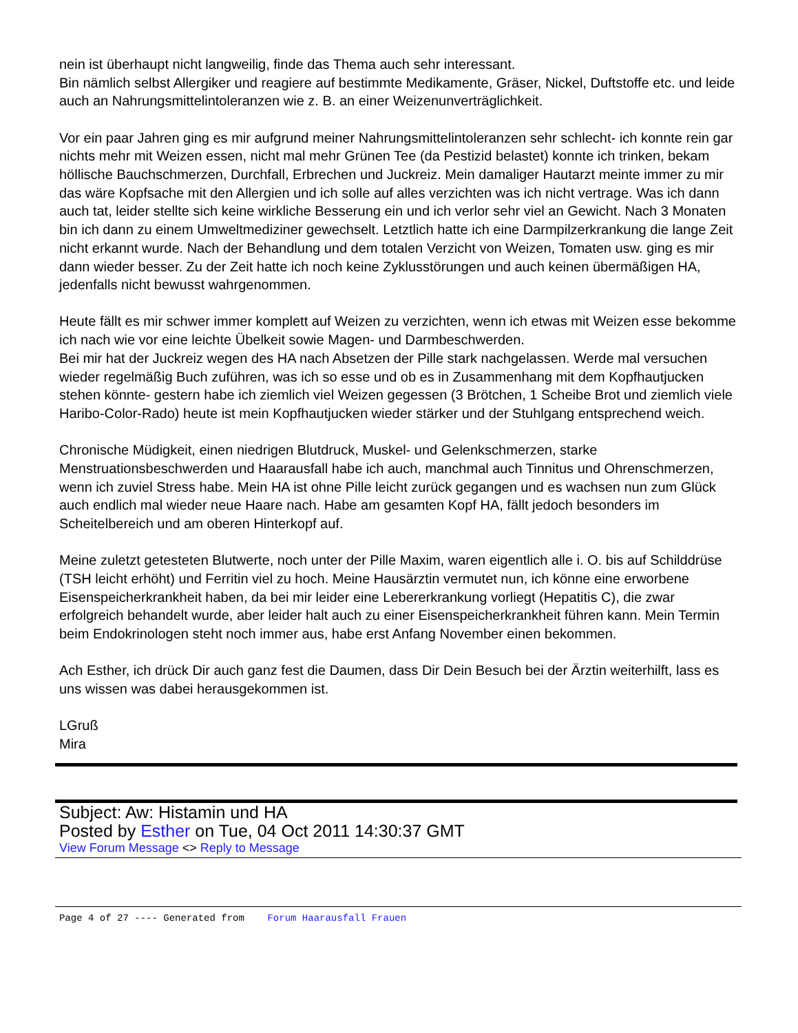nein ist überhaupt nicht langweilig, finde das Thema auch sehr interessant.
Bin nämlich selbst Allergiker und reagiere auf bestimmte Medikamente, Gräser, Nickel, Duftstoffe etc. und leide auch an Nahrungsmittelintoleranzen wie z. B. an einer Weizenunverträglichkeit.
Vor ein paar Jahren ging es mir aufgrund meiner Nahrungsmittelintoleranzen sehr schlecht- ich konnte rein gar nichts mehr mit Weizen essen, nicht mal mehr Grünen Tee (da Pestizid belastet) konnte ich trinken, bekam höllische Bauchschmerzen, Durchfall, Erbrechen und Juckreiz. Mein damaliger Hautarzt meinte immer zu mir das wäre Kopfsache mit den Allergien und ich solle auf alles verzichten was ich nicht vertrage. Was ich dann auch tat, leider stellte sich keine wirkliche Besserung ein und ich verlor sehr viel an Gewicht. Nach 3 Monaten bin ich dann zu einem Umweltmediziner gewechselt. Letztlich hatte ich eine Darmpilzerkrankung die lange Zeit nicht erkannt wurde. Nach der Behandlung und dem totalen Verzicht von Weizen, Tomaten usw. ging es mir dann wieder besser. Zu der Zeit hatte ich noch keine Zyklusstörungen und auch keinen übermäßigen HA, jedenfalls nicht bewusst wahrgenommen.
Heute fällt es mir schwer immer komplett auf Weizen zu verzichten, wenn ich etwas mit Weizen esse bekomme ich nach wie vor eine leichte Übelkeit sowie Magen- und Darmbeschwerden.
Bei mir hat der Juckreiz wegen des HA nach Absetzen der Pille stark nachgelassen. Werde mal versuchen wieder regelmäßig Buch zuführen, was ich so esse und ob es in Zusammenhang mit dem Kopfhautjucken stehen könnte- gestern habe ich ziemlich viel Weizen gegessen (3 Brötchen, 1 Scheibe Brot und ziemlich viele Haribo-Color-Rado) heute ist mein Kopfhautjucken wieder stärker und der Stuhlgang entsprechend weich.
Chronische Müdigkeit, einen niedrigen Blutdruck, Muskel- und Gelenkschmerzen, starke Menstruationsbeschwerden und Haarausfall habe ich auch, manchmal auch Tinnitus und Ohrenschmerzen, wenn ich zuviel Stress habe. Mein HA ist ohne Pille leicht zurück gegangen und es wachsen nun zum Glück auch endlich mal wieder neue Haare nach. Habe am gesamten Kopf HA, fällt jedoch besonders im Scheitelbereich und am oberen Hinterkopf auf.
Meine zuletzt getesteten Blutwerte, noch unter der Pille Maxim, waren eigentlich alle i. O. bis auf Schilddrüse (TSH leicht erhöht) und Ferritin viel zu hoch. Meine Hausärztin vermutet nun, ich könne eine erworbene Eisenspeicherkrankheit haben, da bei mir leider eine Lebererkrankung vorliegt (Hepatitis C), die zwar erfolgreich behandelt wurde, aber leider halt auch zu einer Eisenspeicherkrankheit führen kann. Mein Termin beim Endokrinologen steht noch immer aus, habe erst Anfang November einen bekommen.
Ach Esther, ich drück Dir auch ganz fest die Daumen, dass Dir Dein Besuch bei der Ärztin weiterhilft, lass es uns wissen was dabei herausgekommen ist.
LGruß
Mira
Subject: Aw: Histamin und HA
Posted by Esther on Tue, 04 Oct 2011 14:30:37 GMT
View Forum Message <> Reply to Message
Page 4 of 27 ---- Generated from Forum Haarausfall Frauen